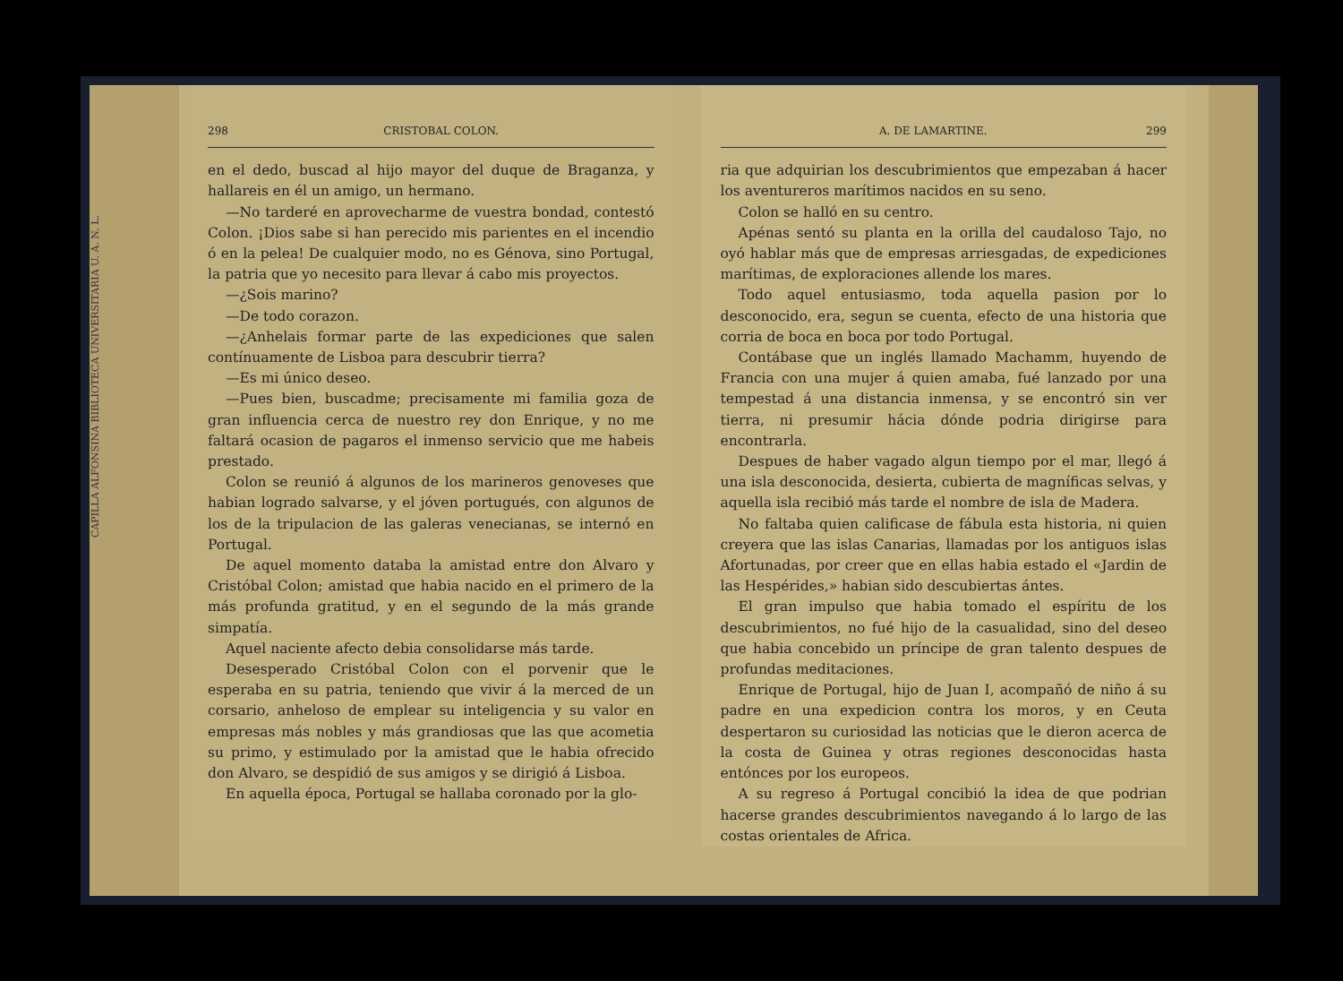CAPILLA ALFONSINA BIBLIOTECA UNIVERSITARIA U. A. N. L.
298 CRISTOBAL COLON.
en el dedo, buscad al hijo mayor del duque de Braganza, y hallareis en él un amigo, un hermano.
—No tarderé en aprovecharme de vuestra bondad, contestó Colon. ¡Dios sabe si han perecido mis parientes en el incendio ó en la pelea! De cualquier modo, no es Génova, sino Portugal, la patria que yo necesito para llevar á cabo mis proyectos.
—¿Sois marino?
—De todo corazon.
—¿Anhelais formar parte de las expediciones que salen contínuamente de Lisboa para descubrir tierra?
—Es mi único deseo.
—Pues bien, buscadme; precisamente mi familia goza de gran influencia cerca de nuestro rey don Enrique, y no me faltará ocasion de pagaros el inmenso servicio que me habeis prestado.
Colon se reunió á algunos de los marineros genoveses que habian logrado salvarse, y el jóven portugués, con algunos de los de la tripulacion de las galeras venecianas, se internó en Portugal.
De aquel momento databa la amistad entre don Alvaro y Cristóbal Colon; amistad que habia nacido en el primero de la más profunda gratitud, y en el segundo de la más grande simpatía.
Aquel naciente afecto debia consolidarse más tarde.
Desesperado Cristóbal Colon con el porvenir que le esperaba en su patria, teniendo que vivir á la merced de un corsario, anheloso de emplear su inteligencia y su valor en empresas más nobles y más grandiosas que las que acometia su primo, y estimulado por la amistad que le habia ofrecido don Alvaro, se despidió de sus amigos y se dirigió á Lisboa.
En aquella época, Portugal se hallaba coronado por la glo-
A. DE LAMARTINE. 299
ria que adquirian los descubrimientos que empezaban á hacer los aventureros marítimos nacidos en su seno.
Colon se halló en su centro.
Apénas sentó su planta en la orilla del caudaloso Tajo, no oyó hablar más que de empresas arriesgadas, de expediciones marítimas, de exploraciones allende los mares.
Todo aquel entusiasmo, toda aquella pasion por lo desconocido, era, segun se cuenta, efecto de una historia que corria de boca en boca por todo Portugal.
Contábase que un inglés llamado Machamm, huyendo de Francia con una mujer á quien amaba, fué lanzado por una tempestad á una distancia inmensa, y se encontró sin ver tierra, ni presumir hácia dónde podria dirigirse para encontrarla.
Despues de haber vagado algun tiempo por el mar, llegó á una isla desconocida, desierta, cubierta de magníficas selvas, y aquella isla recibió más tarde el nombre de isla de Madera.
No faltaba quien calificase de fábula esta historia, ni quien creyera que las islas Canarias, llamadas por los antiguos islas Afortunadas, por creer que en ellas habia estado el «Jardin de las Hespérides,» habian sido descubiertas ántes.
El gran impulso que habia tomado el espíritu de los descubrimientos, no fué hijo de la casualidad, sino del deseo que habia concebido un príncipe de gran talento despues de profundas meditaciones.
Enrique de Portugal, hijo de Juan I, acompañó de niño á su padre en una expedicion contra los moros, y en Ceuta despertaron su curiosidad las noticias que le dieron acerca de la costa de Guinea y otras regiones desconocidas hasta entónces por los europeos.
A su regreso á Portugal concibió la idea de que podrian hacerse grandes descubrimientos navegando á lo largo de las costas orientales de Africa.